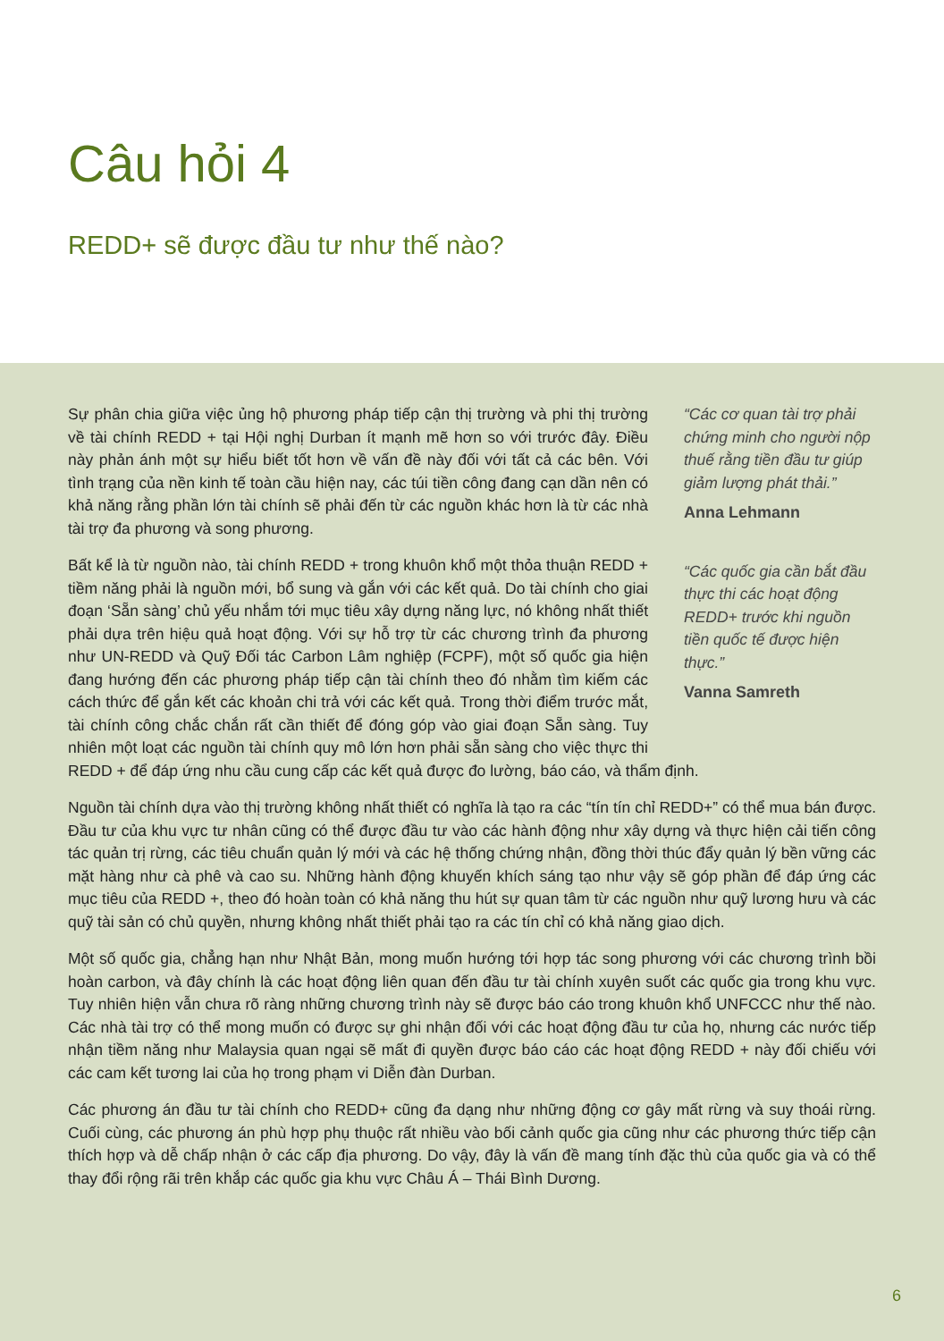Câu hỏi 4
REDD+ sẽ được đầu tư như thế nào?
“Các cơ quan tài trợ phải chứng minh cho người nộp thuế rằng tiền đầu tư giúp giảm lượng phát thải.”
Anna Lehmann
“Các quốc gia cần bắt đầu thực thi các hoạt động REDD+ trước khi nguồn tiền quốc tế được hiện thực.”
Vanna Samreth
Sự phân chia giữa việc ủng hộ phương pháp tiếp cận thị trường và phi thị trường về tài chính REDD + tại Hội nghị Durban ít mạnh mẽ hơn so với trước đây. Điều này phản ánh một sự hiểu biết tốt hơn về vấn đề này đối với tất cả các bên. Với tình trạng của nền kinh tế toàn cầu hiện nay, các túi tiền công đang cạn dần nên có khả năng rằng phần lớn tài chính sẽ phải đến từ các nguồn khác hơn là từ các nhà tài trợ đa phương và song phương.
Bất kể là từ nguồn nào, tài chính REDD + trong khuôn khổ một thỏa thuận REDD + tiềm năng phải là nguồn mới, bổ sung và gắn với các kết quả. Do tài chính cho giai đoạn ‘Sẵn sàng’ chủ yếu nhắm tới mục tiêu xây dựng năng lực, nó không nhất thiết phải dựa trên hiệu quả hoạt động. Với sự hỗ trợ từ các chương trình đa phương như UN-REDD và Quỹ Đối tác Carbon Lâm nghiệp (FCPF), một số quốc gia hiện đang hướng đến các phương pháp tiếp cận tài chính theo đó nhằm tìm kiếm các cách thức để gắn kết các khoản chi trả với các kết quả. Trong thời điểm trước mắt, tài chính công chắc chắn rất cần thiết để đóng góp vào giai đoạn Sẵn sàng. Tuy nhiên một loạt các nguồn tài chính quy mô lớn hơn phải sẵn sàng cho việc thực thi REDD + để đáp ứng nhu cầu cung cấp các kết quả được đo lường, báo cáo, và thẩm định.
Nguồn tài chính dựa vào thị trường không nhất thiết có nghĩa là tạo ra các “tín tín chỉ REDD+” có thể mua bán được. Đầu tư của khu vực tư nhân cũng có thể được đầu tư vào các hành động như xây dựng và thực hiện cải tiến công tác quản trị rừng, các tiêu chuẩn quản lý mới và các hệ thống chứng nhận, đồng thời thúc đẩy quản lý bền vững các mặt hàng như cà phê và cao su. Những hành động khuyến khích sáng tạo như vậy sẽ góp phần để đáp ứng các mục tiêu của REDD +, theo đó hoàn toàn có khả năng thu hút sự quan tâm từ các nguồn như quỹ lương hưu và các quỹ tài sản có chủ quyền, nhưng không nhất thiết phải tạo ra các tín chỉ có khả năng giao dịch.
Một số quốc gia, chẳng hạn như Nhật Bản, mong muốn hướng tới hợp tác song phương với các chương trình bồi hoàn carbon, và đây chính là các hoạt động liên quan đến đầu tư tài chính xuyên suốt các quốc gia trong khu vực. Tuy nhiên hiện vẫn chưa rõ ràng những chương trình này sẽ được báo cáo trong khuôn khổ UNFCCC như thế nào. Các nhà tài trợ có thể mong muốn có được sự ghi nhận đối với các hoạt động đầu tư của họ, nhưng các nước tiếp nhận tiềm năng như Malaysia quan ngại sẽ mất đi quyền được báo cáo các hoạt động REDD + này đối chiếu với các cam kết tương lai của họ trong phạm vi Diễn đàn Durban.
Các phương án đầu tư tài chính cho REDD+ cũng đa dạng như những động cơ gây mất rừng và suy thoái rừng. Cuối cùng, các phương án phù hợp phụ thuộc rất nhiều vào bối cảnh quốc gia cũng như các phương thức tiếp cận thích hợp và dễ chấp nhận ở các cấp địa phương. Do vậy, đây là vấn đề mang tính đặc thù của quốc gia và có thể thay đổi rộng rãi trên khắp các quốc gia khu vực Châu Á – Thái Bình Dương.
6